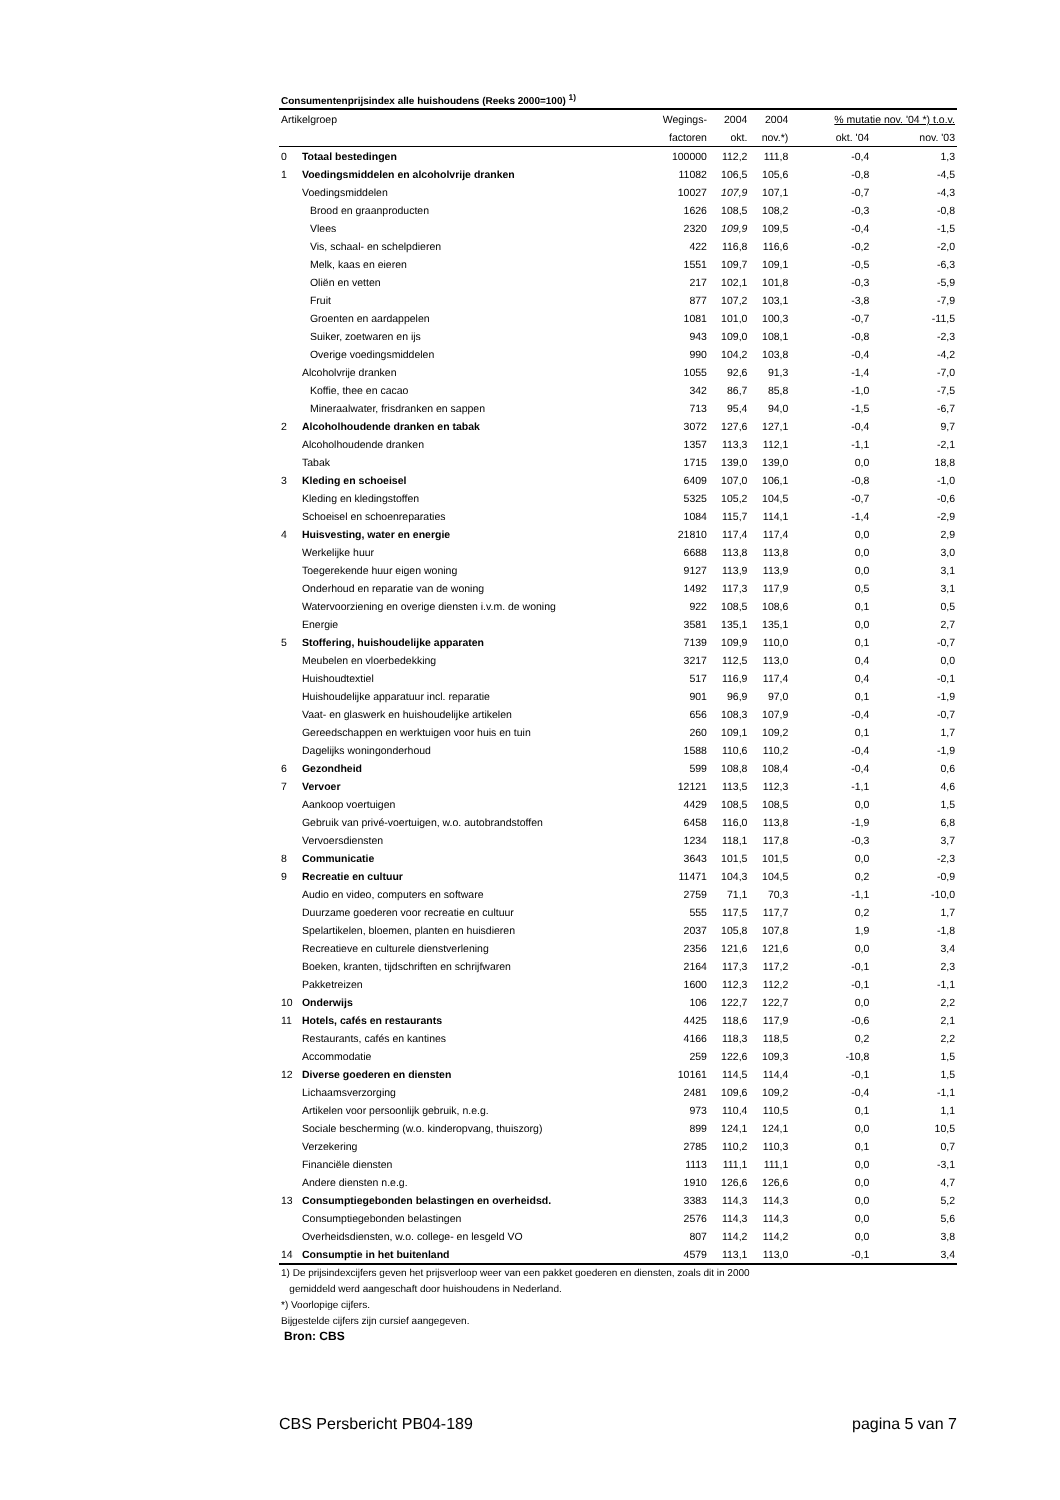Consumentenprijsindex alle huishoudens (Reeks 2000=100) <sup>1)</sup>
| Artikelgroep | | Wegings- | 2004 | 2004 | % mutatie nov. '04 *) t.o.v. | |
| --- | --- | --- | --- | --- | --- | --- |
| | | factoren | okt. | nov.*) | okt. '04 | nov. '03 |
| 0 | Totaal bestedingen | 100000 | 112,2 | 111,8 | -0,4 | 1,3 |
| 1 | Voedingsmiddelen en alcoholvrije dranken | 11082 | 106,5 | 105,6 | -0,8 | -4,5 |
| | Voedingsmiddelen | 10027 | 107,9 | 107,1 | -0,7 | -4,3 |
| | Brood en graanproducten | 1626 | 108,5 | 108,2 | -0,3 | -0,8 |
| | Vlees | 2320 | 109,9 | 109,5 | -0,4 | -1,5 |
| | Vis, schaal- en schelpdieren | 422 | 116,8 | 116,6 | -0,2 | -2,0 |
| | Melk, kaas en eieren | 1551 | 109,7 | 109,1 | -0,5 | -6,3 |
| | Oliën en vetten | 217 | 102,1 | 101,8 | -0,3 | -5,9 |
| | Fruit | 877 | 107,2 | 103,1 | -3,8 | -7,9 |
| | Groenten en aardappelen | 1081 | 101,0 | 100,3 | -0,7 | -11,5 |
| | Suiker, zoetwaren en ijs | 943 | 109,0 | 108,1 | -0,8 | -2,3 |
| | Overige voedingsmiddelen | 990 | 104,2 | 103,8 | -0,4 | -4,2 |
| | Alcoholvrije dranken | 1055 | 92,6 | 91,3 | -1,4 | -7,0 |
| | Koffie, thee en cacao | 342 | 86,7 | 85,8 | -1,0 | -7,5 |
| | Mineraalwater, frisdranken en sappen | 713 | 95,4 | 94,0 | -1,5 | -6,7 |
| 2 | Alcoholhoudende dranken en tabak | 3072 | 127,6 | 127,1 | -0,4 | 9,7 |
| | Alcoholhoudende dranken | 1357 | 113,3 | 112,1 | -1,1 | -2,1 |
| | Tabak | 1715 | 139,0 | 139,0 | 0,0 | 18,8 |
| 3 | Kleding en schoeisel | 6409 | 107,0 | 106,1 | -0,8 | -1,0 |
| | Kleding en kledingstoffen | 5325 | 105,2 | 104,5 | -0,7 | -0,6 |
| | Schoeisel en schoenreparaties | 1084 | 115,7 | 114,1 | -1,4 | -2,9 |
| 4 | Huisvesting, water en energie | 21810 | 117,4 | 117,4 | 0,0 | 2,9 |
| | Werkelijke huur | 6688 | 113,8 | 113,8 | 0,0 | 3,0 |
| | Toegerekende huur eigen woning | 9127 | 113,9 | 113,9 | 0,0 | 3,1 |
| | Onderhoud en reparatie van de woning | 1492 | 117,3 | 117,9 | 0,5 | 3,1 |
| | Watervoorziening en overige diensten i.v.m. de woning | 922 | 108,5 | 108,6 | 0,1 | 0,5 |
| | Energie | 3581 | 135,1 | 135,1 | 0,0 | 2,7 |
| 5 | Stoffering, huishoudelijke apparaten | 7139 | 109,9 | 110,0 | 0,1 | -0,7 |
| | Meubelen en vloerbedekking | 3217 | 112,5 | 113,0 | 0,4 | 0,0 |
| | Huishoudtextiel | 517 | 116,9 | 117,4 | 0,4 | -0,1 |
| | Huishoudelijke apparatuur incl. reparatie | 901 | 96,9 | 97,0 | 0,1 | -1,9 |
| | Vaat- en glaswerk en huishoudelijke artikelen | 656 | 108,3 | 107,9 | -0,4 | -0,7 |
| | Gereedschappen en werktuigen voor huis en tuin | 260 | 109,1 | 109,2 | 0,1 | 1,7 |
| | Dagelijks woningonderhoud | 1588 | 110,6 | 110,2 | -0,4 | -1,9 |
| 6 | Gezondheid | 599 | 108,8 | 108,4 | -0,4 | 0,6 |
| 7 | Vervoer | 12121 | 113,5 | 112,3 | -1,1 | 4,6 |
| | Aankoop voertuigen | 4429 | 108,5 | 108,5 | 0,0 | 1,5 |
| | Gebruik van privé-voertuigen, w.o. autobrandstoffen | 6458 | 116,0 | 113,8 | -1,9 | 6,8 |
| | Vervoersdiensten | 1234 | 118,1 | 117,8 | -0,3 | 3,7 |
| 8 | Communicatie | 3643 | 101,5 | 101,5 | 0,0 | -2,3 |
| 9 | Recreatie en cultuur | 11471 | 104,3 | 104,5 | 0,2 | -0,9 |
| | Audio en video, computers en software | 2759 | 71,1 | 70,3 | -1,1 | -10,0 |
| | Duurzame goederen voor recreatie en cultuur | 555 | 117,5 | 117,7 | 0,2 | 1,7 |
| | Spelartikelen, bloemen, planten en huisdieren | 2037 | 105,8 | 107,8 | 1,9 | -1,8 |
| | Recreatieve en culturele dienstverlening | 2356 | 121,6 | 121,6 | 0,0 | 3,4 |
| | Boeken, kranten, tijdschriften en schrijfwaren | 2164 | 117,3 | 117,2 | -0,1 | 2,3 |
| | Pakketreizen | 1600 | 112,3 | 112,2 | -0,1 | -1,1 |
| 10 | Onderwijs | 106 | 122,7 | 122,7 | 0,0 | 2,2 |
| 11 | Hotels, cafés en restaurants | 4425 | 118,6 | 117,9 | -0,6 | 2,1 |
| | Restaurants, cafés en kantines | 4166 | 118,3 | 118,5 | 0,2 | 2,2 |
| | Accommodatie | 259 | 122,6 | 109,3 | -10,8 | 1,5 |
| 12 | Diverse goederen en diensten | 10161 | 114,5 | 114,4 | -0,1 | 1,5 |
| | Lichaamsverzorging | 2481 | 109,6 | 109,2 | -0,4 | -1,1 |
| | Artikelen voor persoonlijk gebruik, n.e.g. | 973 | 110,4 | 110,5 | 0,1 | 1,1 |
| | Sociale bescherming (w.o. kinderopvang, thuiszorg) | 899 | 124,1 | 124,1 | 0,0 | 10,5 |
| | Verzekering | 2785 | 110,2 | 110,3 | 0,1 | 0,7 |
| | Financiële diensten | 1113 | 111,1 | 111,1 | 0,0 | -3,1 |
| | Andere diensten n.e.g. | 1910 | 126,6 | 126,6 | 0,0 | 4,7 |
| 13 | Consumptiegebonden belastingen en overheidsd. | 3383 | 114,3 | 114,3 | 0,0 | 5,2 |
| | Consumptiegebonden belastingen | 2576 | 114,3 | 114,3 | 0,0 | 5,6 |
| | Overheidsdiensten, w.o. college- en lesgeld VO | 807 | 114,2 | 114,2 | 0,0 | 3,8 |
| 14 | Consumptie in het buitenland | 4579 | 113,1 | 113,0 | -0,1 | 3,4 |
1) De prijsindexcijfers geven het prijsverloop weer van een pakket goederen en diensten, zoals dit in 2000
gemiddeld werd aangeschaft door huishoudens in Nederland.
*) Voorlopige cijfers.
Bijgestelde cijfers zijn cursief aangegeven.
Bron: CBS
CBS Persbericht PB04-189 pagina 5 van 7